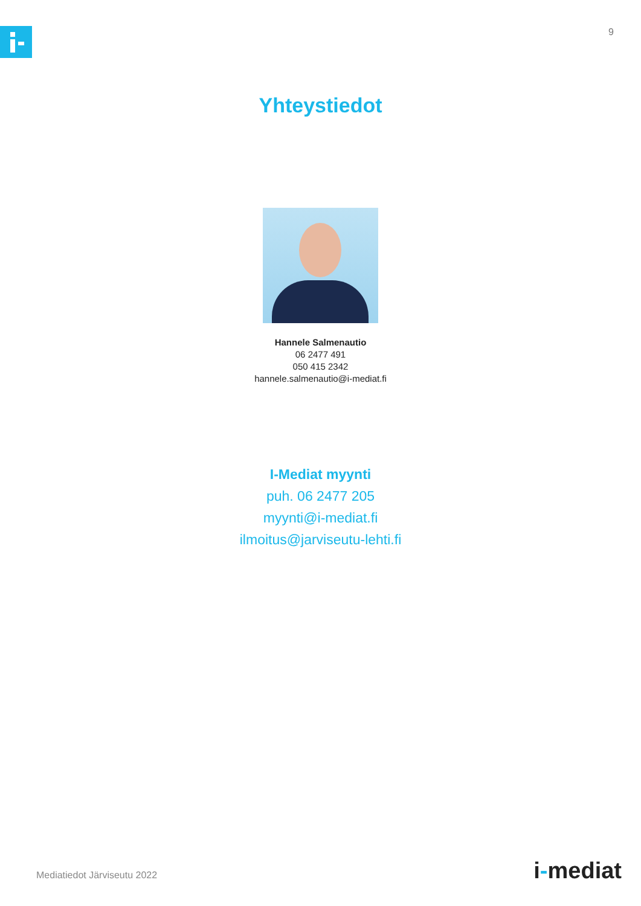9
Yhteystiedot
Hannele Salmenautio
06 2477 491
050 415 2342
hannele.salmenautio@i-mediat.fi
I-Mediat myynti
puh. 06 2477 205
myynti@i-mediat.fi
ilmoitus@jarviseutu-lehti.fi
Mediatiedot Järviseutu 2022 i-mediat